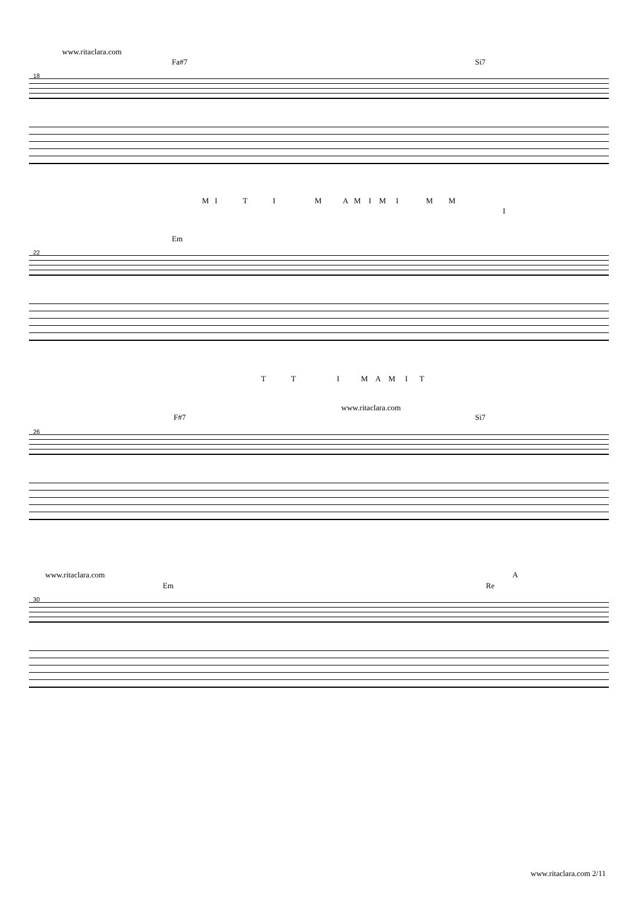www.ritaclara.com
Fa#7 Si7
18
M I T I M A M I M I M M
I
Em
22
T T I M A M I T
www.ritaclara.com
F#7 Si7
26
www.ritaclara.com A
Em Re
30
www.ritaclara.com 2/11